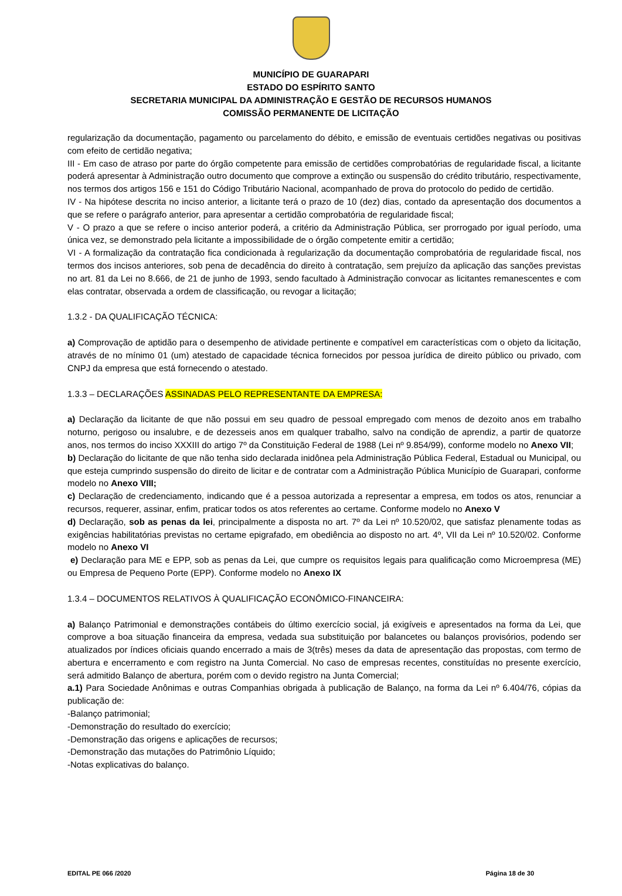MUNICÍPIO DE GUARAPARI
ESTADO DO ESPÍRITO SANTO
SECRETARIA MUNICIPAL DA ADMINISTRAÇÃO E GESTÃO DE RECURSOS HUMANOS
COMISSÃO PERMANENTE DE LICITAÇÃO
regularização da documentação, pagamento ou parcelamento do débito, e emissão de eventuais certidões negativas ou positivas com efeito de certidão negativa;
III - Em caso de atraso por parte do órgão competente para emissão de certidões comprobatórias de regularidade fiscal, a licitante poderá apresentar à Administração outro documento que comprove a extinção ou suspensão do crédito tributário, respectivamente, nos termos dos artigos 156 e 151 do Código Tributário Nacional, acompanhado de prova do protocolo do pedido de certidão.
IV - Na hipótese descrita no inciso anterior, a licitante terá o prazo de 10 (dez) dias, contado da apresentação dos documentos a que se refere o parágrafo anterior, para apresentar a certidão comprobatória de regularidade fiscal;
V - O prazo a que se refere o inciso anterior poderá, a critério da Administração Pública, ser prorrogado por igual período, uma única vez, se demonstrado pela licitante a impossibilidade de o órgão competente emitir a certidão;
VI - A formalização da contratação fica condicionada à regularização da documentação comprobatória de regularidade fiscal, nos termos dos incisos anteriores, sob pena de decadência do direito à contratação, sem prejuízo da aplicação das sanções previstas no art. 81 da Lei no 8.666, de 21 de junho de 1993, sendo facultado à Administração convocar as licitantes remanescentes e com elas contratar, observada a ordem de classificação, ou revogar a licitação;
1.3.2 - DA QUALIFICAÇÃO TÉCNICA:
a) Comprovação de aptidão para o desempenho de atividade pertinente e compatível em características com o objeto da licitação, através de no mínimo 01 (um) atestado de capacidade técnica fornecidos por pessoa jurídica de direito público ou privado, com CNPJ da empresa que está fornecendo o atestado.
1.3.3 – DECLARAÇÕES ASSINADAS PELO REPRESENTANTE DA EMPRESA:
a) Declaração da licitante de que não possui em seu quadro de pessoal empregado com menos de dezoito anos em trabalho noturno, perigoso ou insalubre, e de dezesseis anos em qualquer trabalho, salvo na condição de aprendiz, a partir de quatorze anos, nos termos do inciso XXXIII do artigo 7º da Constituição Federal de 1988 (Lei nº 9.854/99), conforme modelo no Anexo VII;
b) Declaração do licitante de que não tenha sido declarada inidônea pela Administração Pública Federal, Estadual ou Municipal, ou que esteja cumprindo suspensão do direito de licitar e de contratar com a Administração Pública Município de Guarapari, conforme modelo no Anexo VIII;
c) Declaração de credenciamento, indicando que é a pessoa autorizada a representar a empresa, em todos os atos, renunciar a recursos, requerer, assinar, enfim, praticar todos os atos referentes ao certame. Conforme modelo no Anexo V
d) Declaração, sob as penas da lei, principalmente a disposta no art. 7º da Lei nº 10.520/02, que satisfaz plenamente todas as exigências habilitatórias previstas no certame epigrafado, em obediência ao disposto no art. 4º, VII da Lei nº 10.520/02. Conforme modelo no Anexo VI
e) Declaração para ME e EPP, sob as penas da Lei, que cumpre os requisitos legais para qualificação como Microempresa (ME) ou Empresa de Pequeno Porte (EPP). Conforme modelo no Anexo IX
1.3.4 – DOCUMENTOS RELATIVOS À QUALIFICAÇÃO ECONÔMICO-FINANCEIRA:
a) Balanço Patrimonial e demonstrações contábeis do último exercício social, já exigíveis e apresentados na forma da Lei, que comprove a boa situação financeira da empresa, vedada sua substituição por balancetes ou balanços provisórios, podendo ser atualizados por índices oficiais quando encerrado a mais de 3(três) meses da data de apresentação das propostas, com termo de abertura e encerramento e com registro na Junta Comercial. No caso de empresas recentes, constituídas no presente exercício, será admitido Balanço de abertura, porém com o devido registro na Junta Comercial;
a.1) Para Sociedade Anônimas e outras Companhias obrigada à publicação de Balanço, na forma da Lei nº 6.404/76, cópias da publicação de:
-Balanço patrimonial;
-Demonstração do resultado do exercício;
-Demonstração das origens e aplicações de recursos;
-Demonstração das mutações do Patrimônio Líquido;
-Notas explicativas do balanço.
EDITAL PE 066 /2020 Página 18 de 30